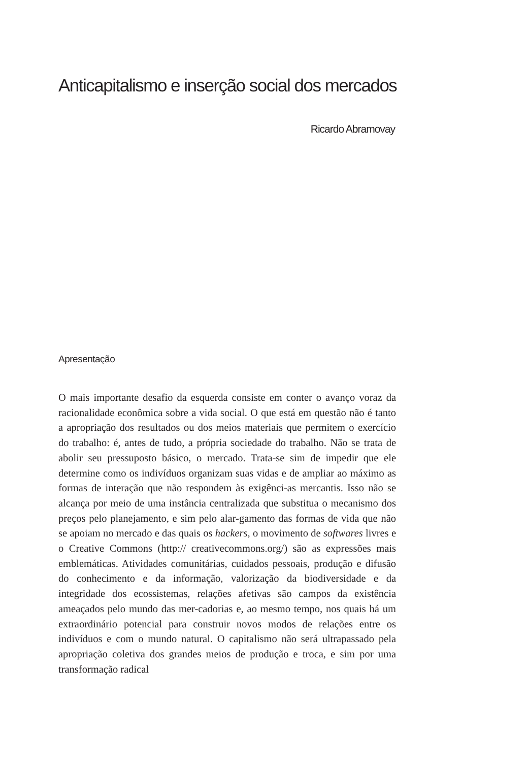Anticapitalismo e inserção social dos mercados
Ricardo Abramovay
Apresentação
O mais importante desafio da esquerda consiste em conter o avanço voraz da racionalidade econômica sobre a vida social. O que está em questão não é tanto a apropriação dos resultados ou dos meios materiais que permitem o exercício do trabalho: é, antes de tudo, a própria sociedade do trabalho. Não se trata de abolir seu pressuposto básico, o mercado. Trata-se sim de impedir que ele determine como os indivíduos organizam suas vidas e de ampliar ao máximo as formas de interação que não respondem às exigênci-as mercantis. Isso não se alcança por meio de uma instância centralizada que substitua o mecanismo dos preços pelo planejamento, e sim pelo alar-gamento das formas de vida que não se apoiam no mercado e das quais os hackers, o movimento de softwares livres e o Creative Commons (http:// creativecommons.org/) são as expressões mais emblemáticas. Atividades comunitárias, cuidados pessoais, produção e difusão do conhecimento e da informação, valorização da biodiversidade e da integridade dos ecossistemas, relações afetivas são campos da existência ameaçados pelo mundo das mer-cadorias e, ao mesmo tempo, nos quais há um extraordinário potencial para construir novos modos de relações entre os indivíduos e com o mundo natural. O capitalismo não será ultrapassado pela apropriação coletiva dos grandes meios de produção e troca, e sim por uma transformação radical